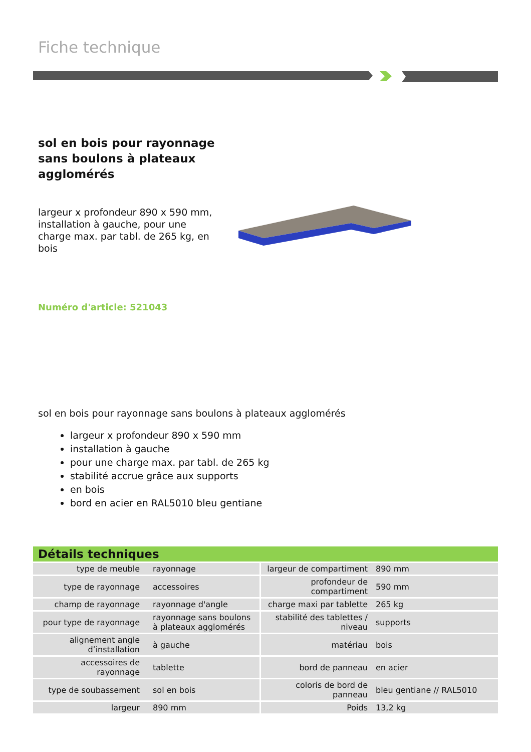Fiche technique
sol en bois pour rayonnage sans boulons à plateaux agglomérés
largeur x profondeur 890 x 590 mm, installation à gauche, pour une charge max. par tabl. de 265 kg, en bois
Numéro d'article: 521043
sol en bois pour rayonnage sans boulons à plateaux agglomérés
largeur x profondeur 890 x 590 mm
installation à gauche
pour une charge max. par tabl. de 265 kg
stabilité accrue grâce aux supports
en bois
bord en acier en RAL5010 bleu gentiane
| Détails techniques | | | |
| --- | --- | --- | --- |
| type de meuble | rayonnage | largeur de compartiment | 890 mm |
| type de rayonnage | accessoires | profondeur de compartiment | 590 mm |
| champ de rayonnage | rayonnage d'angle | charge maxi par tablette | 265 kg |
| pour type de rayonnage | rayonnage sans boulons à plateaux agglomérés | stabilité des tablettes / niveau | supports |
| alignement angle d’installation | à gauche | matériau | bois |
| accessoires de rayonnage | tablette | bord de panneau | en acier |
| type de soubassement | sol en bois | coloris de bord de panneau | bleu gentiane // RAL5010 |
| largeur | 890 mm | Poids | 13,2 kg |